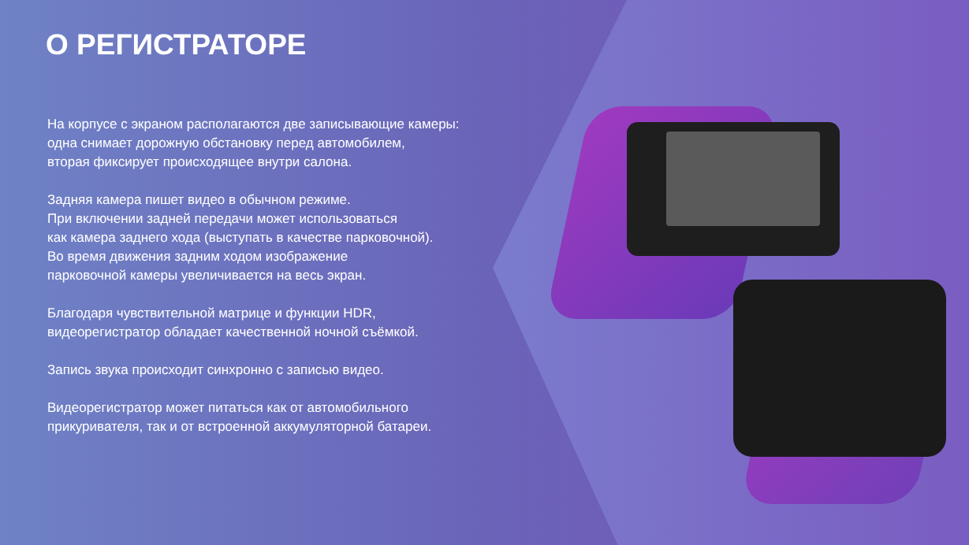О РЕГИСТРАТОРЕ
На корпусе с экраном располагаются две записывающие камеры:
одна снимает дорожную обстановку перед автомобилем,
вторая фиксирует происходящее внутри салона.
Задняя камера пишет видео в обычном режиме.
При включении задней передачи может использоваться
как камера заднего хода (выступать в качестве парковочной).
Во время движения задним ходом изображение
парковочной камеры увеличивается на весь экран.
Благодаря чувствительной матрице и функции HDR,
видеорегистратор обладает качественной ночной съёмкой.
Запись звука происходит синхронно с записью видео.
Видеорегистратор может питаться как от автомобильного
прикуривателя, так и от встроенной аккумуляторной батареи.